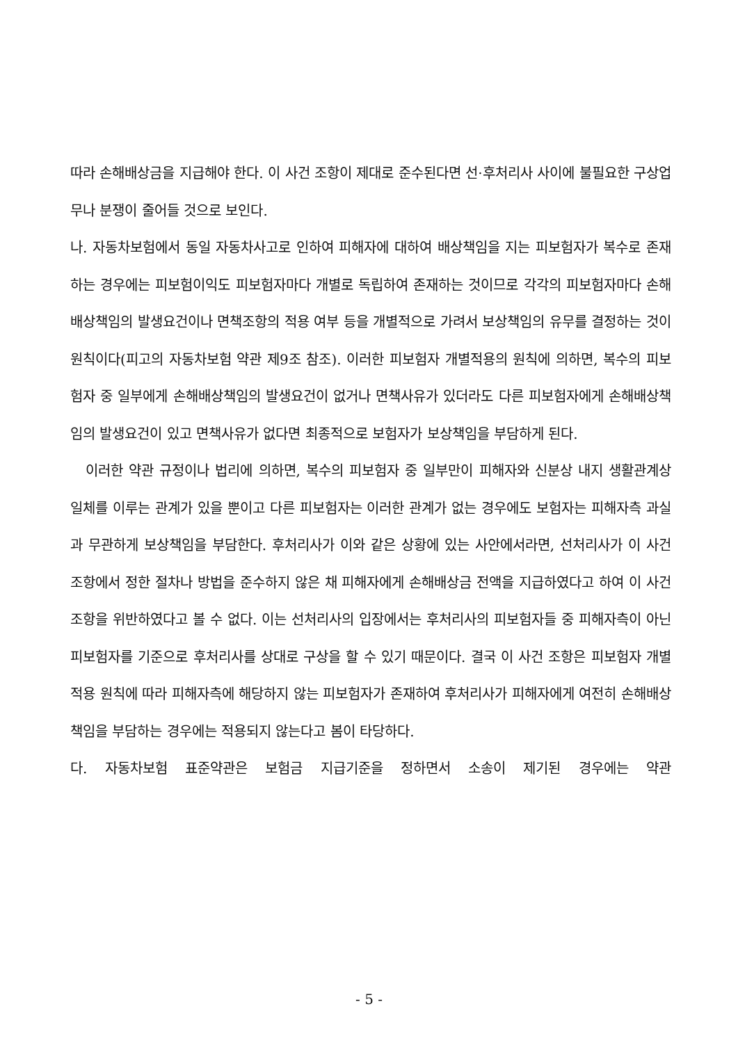따라 손해배상금을 지급해야 한다. 이 사건 조항이 제대로 준수된다면 선·후처리사 사이에 불필요한 구상업무나 분쟁이 줄어들 것으로 보인다.
나. 자동차보험에서 동일 자동차사고로 인하여 피해자에 대하여 배상책임을 지는 피보험자가 복수로 존재하는 경우에는 피보험이익도 피보험자마다 개별로 독립하여 존재하는 것이므로 각각의 피보험자마다 손해배상책임의 발생요건이나 면책조항의 적용 여부 등을 개별적으로 가려서 보상책임의 유무를 결정하는 것이 원칙이다(피고의 자동차보험 약관 제9조 참조). 이러한 피보험자 개별적용의 원칙에 의하면, 복수의 피보험자 중 일부에게 손해배상책임의 발생요건이 없거나 면책사유가 있더라도 다른 피보험자에게 손해배상책임의 발생요건이 있고 면책사유가 없다면 최종적으로 보험자가 보상책임을 부담하게 된다.
이러한 약관 규정이나 법리에 의하면, 복수의 피보험자 중 일부만이 피해자와 신분상 내지 생활관계상 일체를 이루는 관계가 있을 뿐이고 다른 피보험자는 이러한 관계가 없는 경우에도 보험자는 피해자측 과실과 무관하게 보상책임을 부담한다. 후처리사가 이와 같은 상황에 있는 사안에서라면, 선처리사가 이 사건 조항에서 정한 절차나 방법을 준수하지 않은 채 피해자에게 손해배상금 전액을 지급하였다고 하여 이 사건 조항을 위반하였다고 볼 수 없다. 이는 선처리사의 입장에서는 후처리사의 피보험자들 중 피해자측이 아닌 피보험자를 기준으로 후처리사를 상대로 구상을 할 수 있기 때문이다. 결국 이 사건 조항은 피보험자 개별적용 원칙에 따라 피해자측에 해당하지 않는 피보험자가 존재하여 후처리사가 피해자에게 여전히 손해배상책임을 부담하는 경우에는 적용되지 않는다고 봄이 타당하다.
다. 자동차보험 표준약관은 보험금 지급기준을 정하면서 소송이 제기된 경우에는 약관
- 5 -